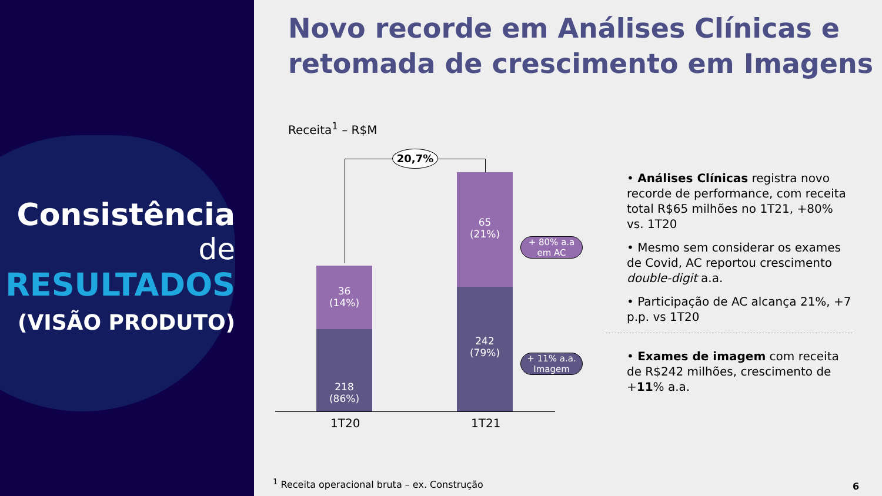Consistência
de
RESULTADOS
(VISÃO PRODUTO)
Novo recorde em Análises Clínicas e retomada de crescimento em Imagens
Receita<sup>1</sup> – R$M
20,7%
36
(14%)
218
(86%)
65
(21%)
242
(79%)
1T20 1T21
+ 80% a.a
em AC
+ 11% a.a.
Imagem
• Análises Clínicas registra novo recorde de performance, com receita total R$65 milhões no 1T21, +80% vs. 1T20
• Mesmo sem considerar os exames de Covid, AC reportou crescimento double-digit a.a.
• Participação de AC alcança 21%, +7 p.p. vs 1T20
• Exames de imagem com receita de R$242 milhões, crescimento de +11% a.a.
<sup>1</sup> Receita operacional bruta – ex. Construção
6